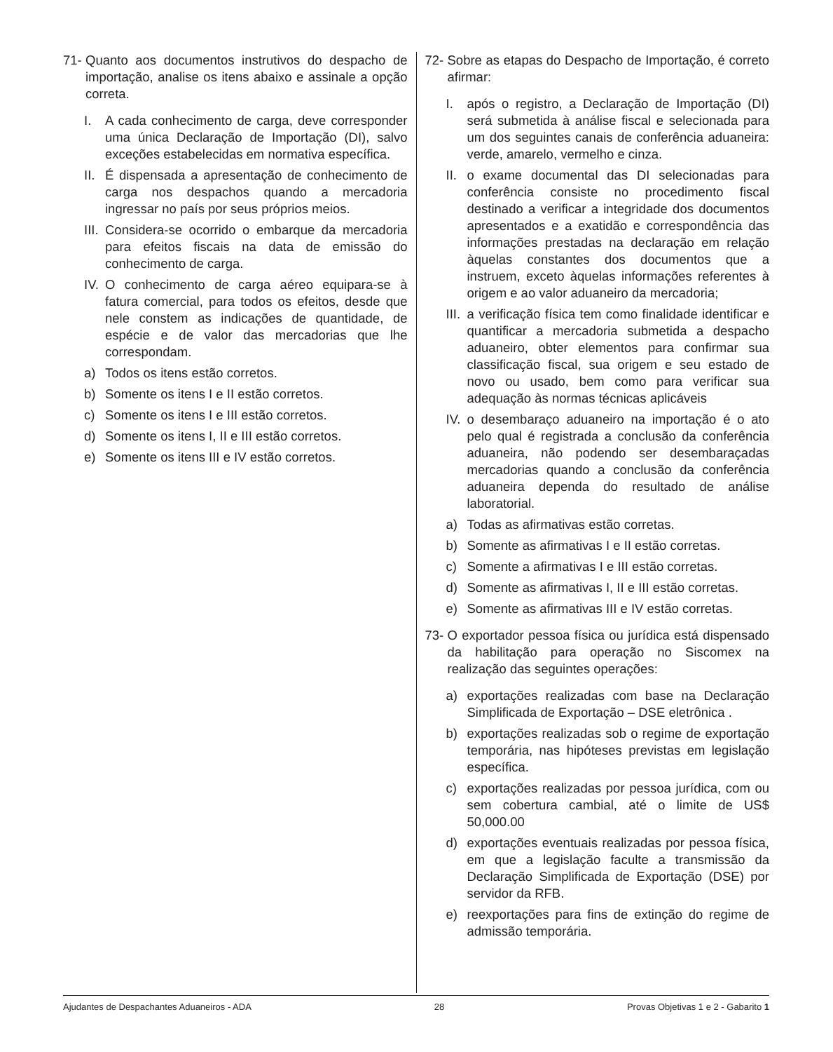71- Quanto aos documentos instrutivos do despacho de importação, analise os itens abaixo e assinale a opção correta.
I. A cada conhecimento de carga, deve corresponder uma única Declaração de Importação (DI), salvo exceções estabelecidas em normativa específica.
II. É dispensada a apresentação de conhecimento de carga nos despachos quando a mercadoria ingressar no país por seus próprios meios.
III. Considera-se ocorrido o embarque da mercadoria para efeitos fiscais na data de emissão do conhecimento de carga.
IV. O conhecimento de carga aéreo equipara-se à fatura comercial, para todos os efeitos, desde que nele constem as indicações de quantidade, de espécie e de valor das mercadorias que lhe correspondam.
a) Todos os itens estão corretos.
b) Somente os itens I e II estão corretos.
c) Somente os itens I e III estão corretos.
d) Somente os itens I, II e III estão corretos.
e) Somente os itens III e IV estão corretos.
72- Sobre as etapas do Despacho de Importação, é correto afirmar:
I. após o registro, a Declaração de Importação (DI) será submetida à análise fiscal e selecionada para um dos seguintes canais de conferência aduaneira: verde, amarelo, vermelho e cinza.
II. o exame documental das DI selecionadas para conferência consiste no procedimento fiscal destinado a verificar a integridade dos documentos apresentados e a exatidão e correspondência das informações prestadas na declaração em relação àquelas constantes dos documentos que a instruem, exceto àquelas informações referentes à origem e ao valor aduaneiro da mercadoria;
III. a verificação física tem como finalidade identificar e quantificar a mercadoria submetida a despacho aduaneiro, obter elementos para confirmar sua classificação fiscal, sua origem e seu estado de novo ou usado, bem como para verificar sua adequação às normas técnicas aplicáveis
IV. o desembaraço aduaneiro na importação é o ato pelo qual é registrada a conclusão da conferência aduaneira, não podendo ser desembaraçadas mercadorias quando a conclusão da conferência aduaneira dependa do resultado de análise laboratorial.
a) Todas as afirmativas estão corretas.
b) Somente as afirmativas I e II estão corretas.
c) Somente a afirmativas I e III estão corretas.
d) Somente as afirmativas I, II e III estão corretas.
e) Somente as afirmativas III e IV estão corretas.
73- O exportador pessoa física ou jurídica está dispensado da habilitação para operação no Siscomex na realização das seguintes operações:
a) exportações realizadas com base na Declaração Simplificada de Exportação – DSE eletrônica .
b) exportações realizadas sob o regime de exportação temporária, nas hipóteses previstas em legislação específica.
c) exportações realizadas por pessoa jurídica, com ou sem cobertura cambial, até o limite de US$ 50,000.00
d) exportações eventuais realizadas por pessoa física, em que a legislação faculte a transmissão da Declaração Simplificada de Exportação (DSE) por servidor da RFB.
e) reexportações para fins de extinção do regime de admissão temporária.
Ajudantes de Despachantes Aduaneiros - ADA 28 Provas Objetivas 1 e 2 - Gabarito 1